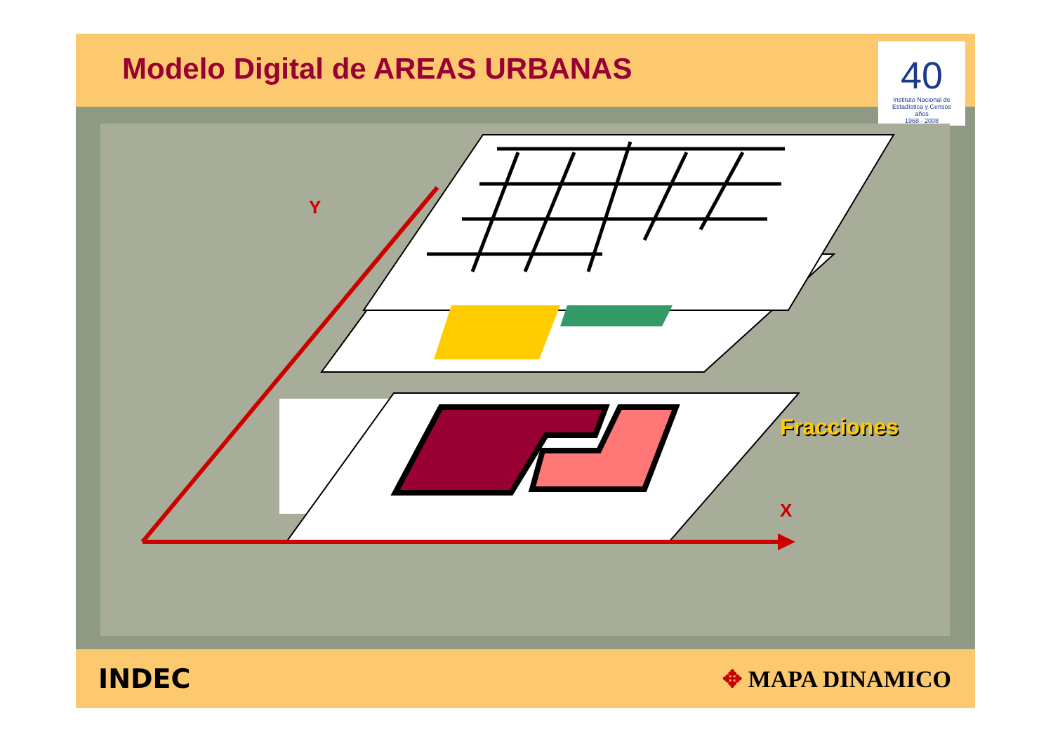Modelo Digital de AREAS URBANAS
40
Instituto Nacional de Estadística y Censos
años
1968 - 2008
Y
X
Fracciones
INDEC ✥ MAPA DINAMICO